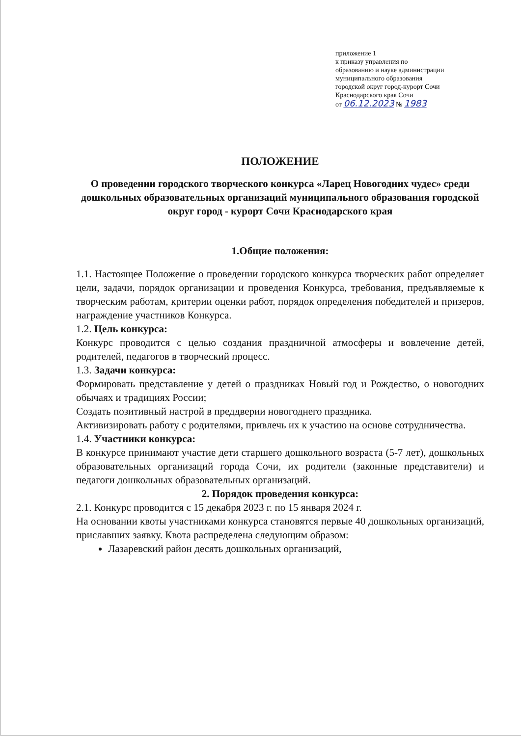приложение 1
к приказу управления по
образованию и науке администрации
муниципального образования
городской округ город-курорт Сочи
Краснодарского края Сочи
от 06.12.2023 № 1983
ПОЛОЖЕНИЕ
О проведении городского творческого конкурса «Ларец Новогодних чудес» среди дошкольных образовательных организаций муниципального образования городской округ город - курорт Сочи Краснодарского края
1.Общие положения:
1.1. Настоящее Положение о проведении городского конкурса творческих работ определяет цели, задачи, порядок организации и проведения Конкурса, требования, предъявляемые к творческим работам, критерии оценки работ, порядок определения победителей и призеров, награждение участников Конкурса.
1.2. Цель конкурса:
Конкурс проводится с целью создания праздничной атмосферы и вовлечение детей, родителей, педагогов в творческий процесс.
1.3. Задачи конкурса:
Формировать представление у детей о праздниках Новый год и Рождество, о новогодних обычаях и традициях России;
Создать позитивный настрой в преддверии новогоднего праздника.
Активизировать работу с родителями, привлечь их к участию на основе сотрудничества.
1.4. Участники конкурса:
В конкурсе принимают участие дети старшего дошкольного возраста (5-7 лет), дошкольных образовательных организаций города Сочи, их родители (законные представители) и педагоги дошкольных образовательных организаций.
2. Порядок проведения конкурса:
2.1. Конкурс проводится с 15 декабря 2023 г. по 15 января 2024 г.
На основании квоты участниками конкурса становятся первые 40 дошкольных организаций, приславших заявку. Квота распределена следующим образом:
Лазаревский район десять дошкольных организаций,